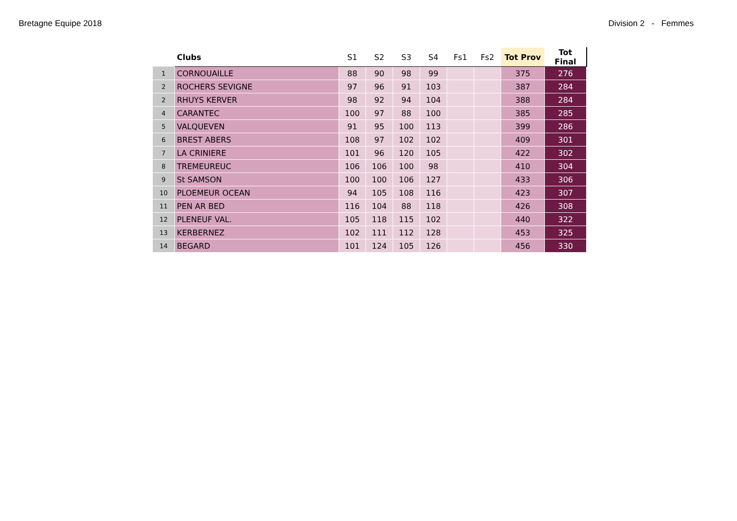Bretagne Equipe 2018 Division 2 - Femmes
| | Clubs | S1 | S2 | S3 | S4 | Fs1 | Fs2 | Tot Prov | Tot Final |
| --- | --- | --- | --- | --- | --- | --- | --- | --- | --- |
| 1 | CORNOUAILLE | 88 | 90 | 98 | 99 | | | 375 | 276 |
| 2 | ROCHERS SEVIGNE | 97 | 96 | 91 | 103 | | | 387 | 284 |
| 2 | RHUYS KERVER | 98 | 92 | 94 | 104 | | | 388 | 284 |
| 4 | CARANTEC | 100 | 97 | 88 | 100 | | | 385 | 285 |
| 5 | VALQUEVEN | 91 | 95 | 100 | 113 | | | 399 | 286 |
| 6 | BREST ABERS | 108 | 97 | 102 | 102 | | | 409 | 301 |
| 7 | LA CRINIERE | 101 | 96 | 120 | 105 | | | 422 | 302 |
| 8 | TREMEUREUC | 106 | 106 | 100 | 98 | | | 410 | 304 |
| 9 | St SAMSON | 100 | 100 | 106 | 127 | | | 433 | 306 |
| 10 | PLOEMEUR OCEAN | 94 | 105 | 108 | 116 | | | 423 | 307 |
| 11 | PEN AR BED | 116 | 104 | 88 | 118 | | | 426 | 308 |
| 12 | PLENEUF VAL. | 105 | 118 | 115 | 102 | | | 440 | 322 |
| 13 | KERBERNEZ | 102 | 111 | 112 | 128 | | | 453 | 325 |
| 14 | BEGARD | 101 | 124 | 105 | 126 | | | 456 | 330 |